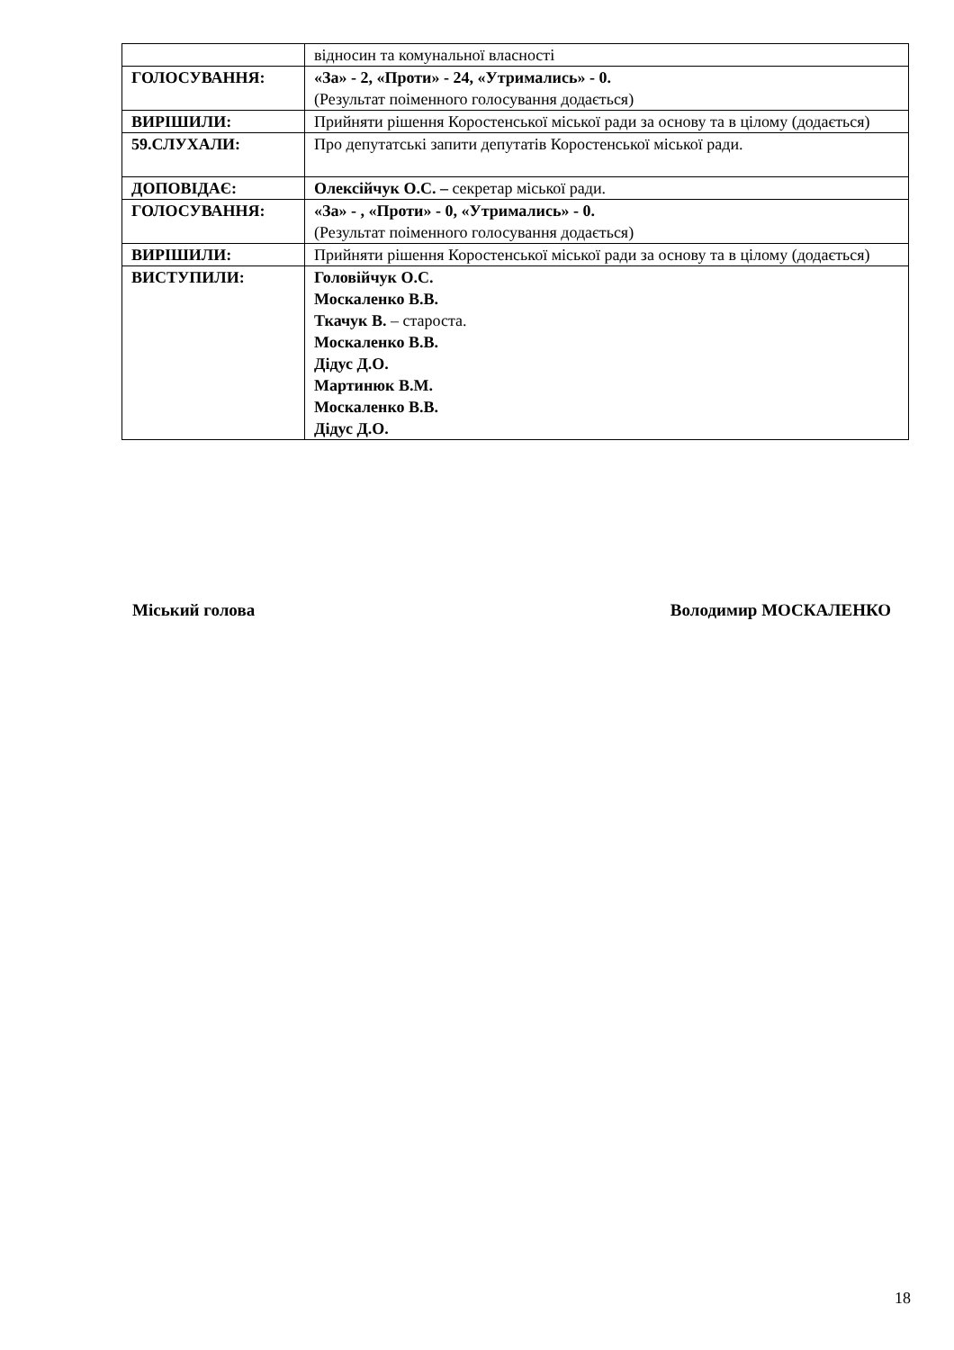| | відносин та комунальної власності |
| ГОЛОСУВАННЯ: | «За» - 2, «Проти» - 24, «Утримались» - 0. (Результат поіменного голосування додається) |
| ВИРІШИЛИ: | Прийняти рішення Коростенської міської ради за основу та в цілому (додається) |
| 59.СЛУХАЛИ: | Про депутатські запити депутатів Коростенської міської ради. |
| ДОПОВІДАЄ: | Олексійчук О.С. – секретар міської ради. |
| ГОЛОСУВАННЯ: | «За» - , «Проти» - 0, «Утримались» - 0. (Результат поіменного голосування додається) |
| ВИРІШИЛИ: | Прийняти рішення Коростенської міської ради за основу та в цілому (додається) |
| ВИСТУПИЛИ: | Головійчук О.С. Москаленко В.В. Ткачук В. – староста. Москаленко В.В. Дідус Д.О. Мартинюк В.М. Москаленко В.В. Дідус Д.О. |
Міський голова Володимир МОСКАЛЕНКО
18